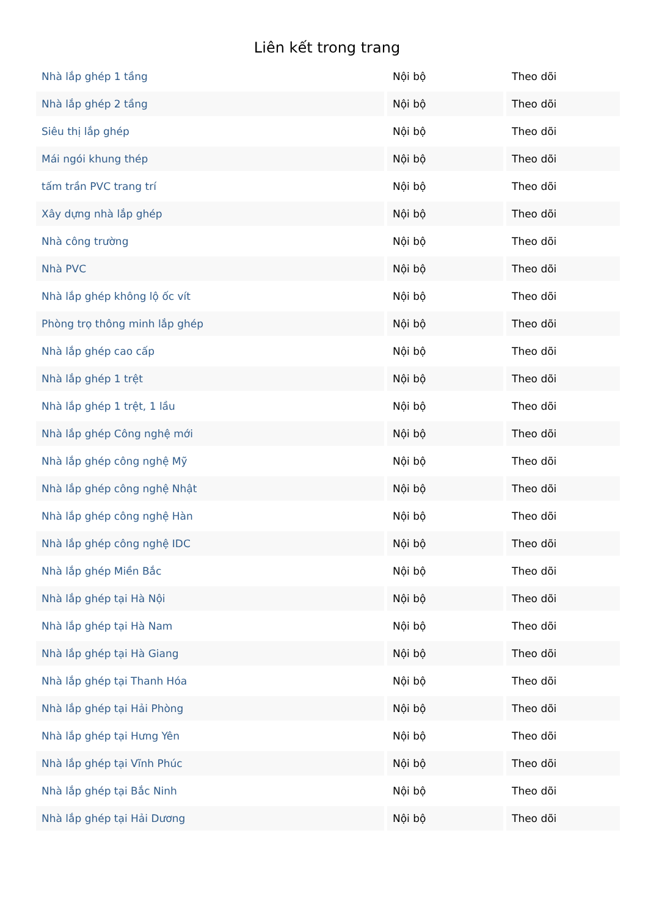Liên kết trong trang
| Nhà lắp ghép 1 tầng | Nội bộ | Theo dõi |
| Nhà lắp ghép 2 tầng | Nội bộ | Theo dõi |
| Siêu thị lắp ghép | Nội bộ | Theo dõi |
| Mái ngói khung thép | Nội bộ | Theo dõi |
| tấm trần PVC trang trí | Nội bộ | Theo dõi |
| Xây dựng nhà lắp ghép | Nội bộ | Theo dõi |
| Nhà công trường | Nội bộ | Theo dõi |
| Nhà PVC | Nội bộ | Theo dõi |
| Nhà lắp ghép không lộ ốc vít | Nội bộ | Theo dõi |
| Phòng trọ thông minh lắp ghép | Nội bộ | Theo dõi |
| Nhà lắp ghép cao cấp | Nội bộ | Theo dõi |
| Nhà lắp ghép 1 trệt | Nội bộ | Theo dõi |
| Nhà lắp ghép 1 trệt, 1 lầu | Nội bộ | Theo dõi |
| Nhà lắp ghép Công nghệ mới | Nội bộ | Theo dõi |
| Nhà lắp ghép công nghệ Mỹ | Nội bộ | Theo dõi |
| Nhà lắp ghép công nghệ Nhật | Nội bộ | Theo dõi |
| Nhà lắp ghép công nghệ Hàn | Nội bộ | Theo dõi |
| Nhà lắp ghép công nghệ IDC | Nội bộ | Theo dõi |
| Nhà lắp ghép Miền Bắc | Nội bộ | Theo dõi |
| Nhà lắp ghép tại Hà Nội | Nội bộ | Theo dõi |
| Nhà lắp ghép tại Hà Nam | Nội bộ | Theo dõi |
| Nhà lắp ghép tại Hà Giang | Nội bộ | Theo dõi |
| Nhà lắp ghép tại Thanh Hóa | Nội bộ | Theo dõi |
| Nhà lắp ghép tại Hải Phòng | Nội bộ | Theo dõi |
| Nhà lắp ghép tại Hưng Yên | Nội bộ | Theo dõi |
| Nhà lắp ghép tại Vĩnh Phúc | Nội bộ | Theo dõi |
| Nhà lắp ghép tại Bắc Ninh | Nội bộ | Theo dõi |
| Nhà lắp ghép tại Hải Dương | Nội bộ | Theo dõi |